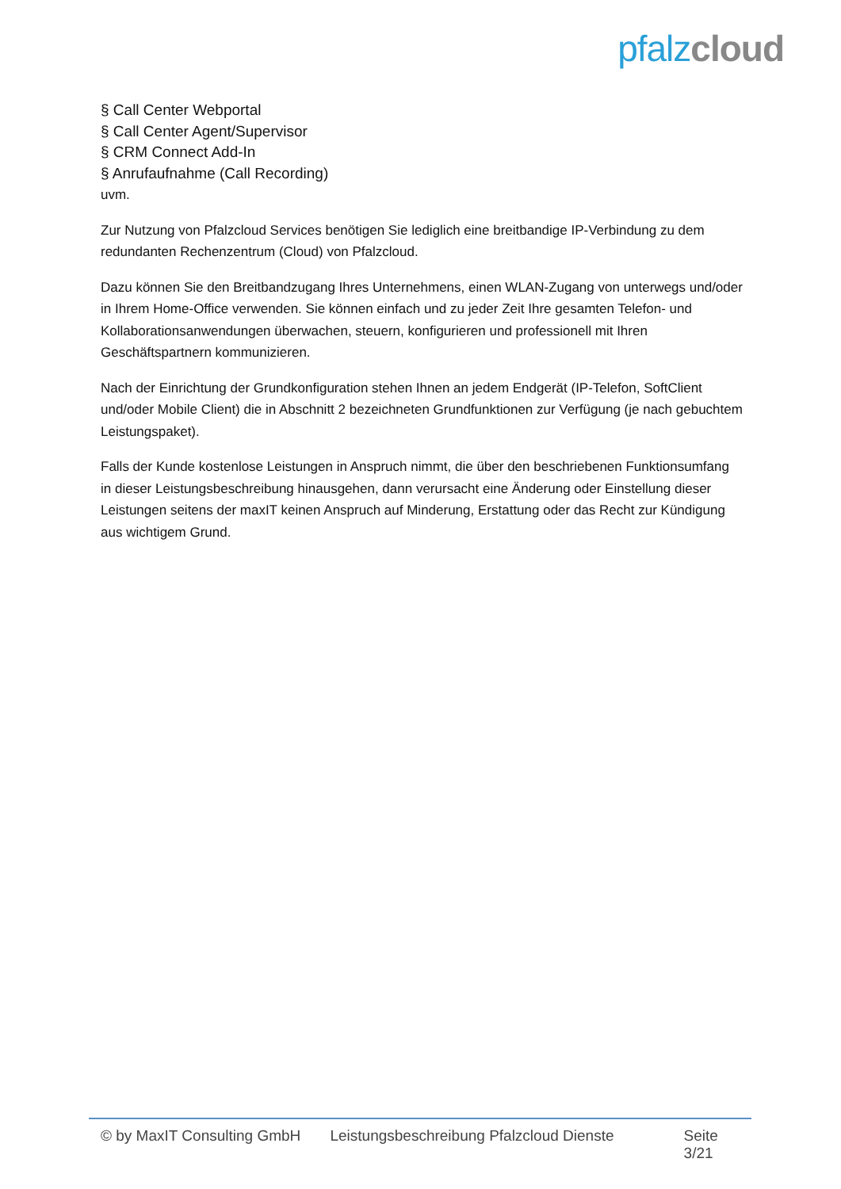pfalz cloud
§ Call Center Webportal
§ Call Center Agent/Supervisor
§ CRM Connect Add-In
§ Anrufaufnahme (Call Recording)
uvm.
Zur Nutzung von Pfalzcloud Services benötigen Sie lediglich eine breitbandige IP-Verbindung zu dem redundanten Rechenzentrum (Cloud) von Pfalzcloud.
Dazu können Sie den Breitbandzugang Ihres Unternehmens, einen WLAN-Zugang von unterwegs und/oder in Ihrem Home-Office verwenden. Sie können einfach und zu jeder Zeit Ihre gesamten Telefon- und Kollaborationsanwendungen überwachen, steuern, konfigurieren und professionell mit Ihren Geschäftspartnern kommunizieren.
Nach der Einrichtung der Grundkonfiguration stehen Ihnen an jedem Endgerät (IP-Telefon, SoftClient und/oder Mobile Client) die in Abschnitt 2 bezeichneten Grundfunktionen zur Verfügung (je nach gebuchtem Leistungspaket).
Falls der Kunde kostenlose Leistungen in Anspruch nimmt, die über den beschriebenen Funktionsumfang in dieser Leistungsbeschreibung hinausgehen, dann verursacht eine Änderung oder Einstellung dieser Leistungen seitens der maxIT keinen Anspruch auf Minderung, Erstattung oder das Recht zur Kündigung aus wichtigem Grund.
© by MaxIT Consulting GmbH Leistungsbeschreibung Pfalzcloud Dienste Seite 3/21